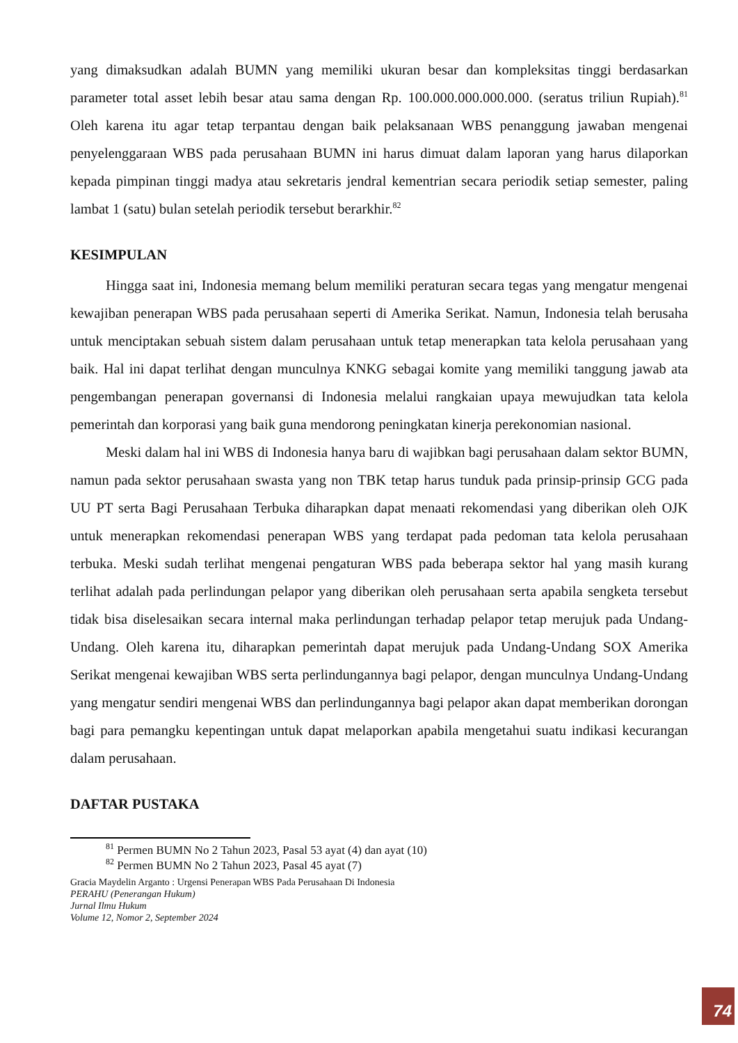yang dimaksudkan adalah BUMN yang memiliki ukuran besar dan kompleksitas tinggi berdasarkan parameter total asset lebih besar atau sama dengan Rp. 100.000.000.000.000. (seratus triliun Rupiah).<sup>81</sup> Oleh karena itu agar tetap terpantau dengan baik pelaksanaan WBS penanggung jawaban mengenai penyelenggaraan WBS pada perusahaan BUMN ini harus dimuat dalam laporan yang harus dilaporkan kepada pimpinan tinggi madya atau sekretaris jendral kementrian secara periodik setiap semester, paling lambat 1 (satu) bulan setelah periodik tersebut berarkhir.<sup>82</sup>
KESIMPULAN
Hingga saat ini, Indonesia memang belum memiliki peraturan secara tegas yang mengatur mengenai kewajiban penerapan WBS pada perusahaan seperti di Amerika Serikat. Namun, Indonesia telah berusaha untuk menciptakan sebuah sistem dalam perusahaan untuk tetap menerapkan tata kelola perusahaan yang baik. Hal ini dapat terlihat dengan munculnya KNKG sebagai komite yang memiliki tanggung jawab ata pengembangan penerapan governansi di Indonesia melalui rangkaian upaya mewujudkan tata kelola pemerintah dan korporasi yang baik guna mendorong peningkatan kinerja perekonomian nasional.
Meski dalam hal ini WBS di Indonesia hanya baru di wajibkan bagi perusahaan dalam sektor BUMN, namun pada sektor perusahaan swasta yang non TBK tetap harus tunduk pada prinsip-prinsip GCG pada UU PT serta Bagi Perusahaan Terbuka diharapkan dapat menaati rekomendasi yang diberikan oleh OJK untuk menerapkan rekomendasi penerapan WBS yang terdapat pada pedoman tata kelola perusahaan terbuka. Meski sudah terlihat mengenai pengaturan WBS pada beberapa sektor hal yang masih kurang terlihat adalah pada perlindungan pelapor yang diberikan oleh perusahaan serta apabila sengketa tersebut tidak bisa diselesaikan secara internal maka perlindungan terhadap pelapor tetap merujuk pada Undang-Undang. Oleh karena itu, diharapkan pemerintah dapat merujuk pada Undang-Undang SOX Amerika Serikat mengenai kewajiban WBS serta perlindungannya bagi pelapor, dengan munculnya Undang-Undang yang mengatur sendiri mengenai WBS dan perlindungannya bagi pelapor akan dapat memberikan dorongan bagi para pemangku kepentingan untuk dapat melaporkan apabila mengetahui suatu indikasi kecurangan dalam perusahaan.
DAFTAR PUSTAKA
<sup>81</sup> Permen BUMN No 2 Tahun 2023, Pasal 53 ayat (4) dan ayat (10)
<sup>82</sup> Permen BUMN No 2 Tahun 2023, Pasal 45 ayat (7)
Gracia Maydelin Arganto : Urgensi Penerapan WBS Pada Perusahaan Di Indonesia
PERAHU (Penerangan Hukum)
Jurnal Ilmu Hukum
Volume 12, Nomor 2, September 2024
74